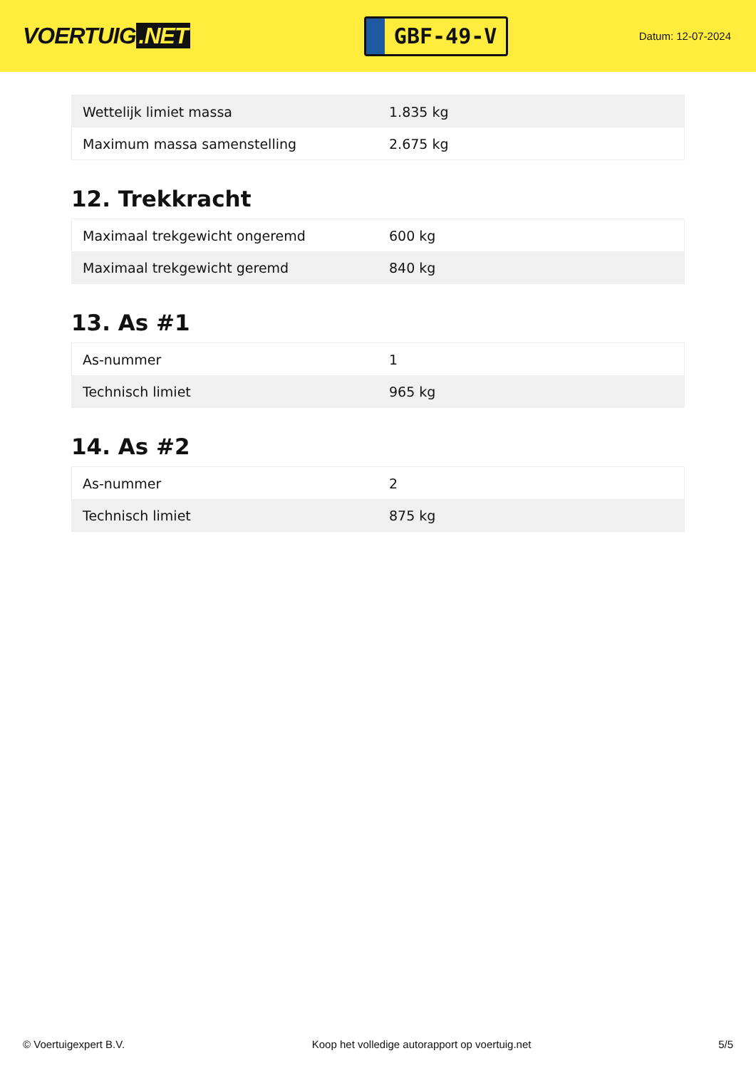VOERTUIG.NET
GBF-49-V
Datum: 12-07-2024
| Wettelijk limiet massa | 1.835 kg |
| Maximum massa samenstelling | 2.675 kg |
12. Trekkracht
| Maximaal trekgewicht ongeremd | 600 kg |
| Maximaal trekgewicht geremd | 840 kg |
13. As #1
| As-nummer | 1 |
| Technisch limiet | 965 kg |
14. As #2
| As-nummer | 2 |
| Technisch limiet | 875 kg |
© Voertuigexpert B.V. Koop het volledige autorapport op voertuig.net 5/5